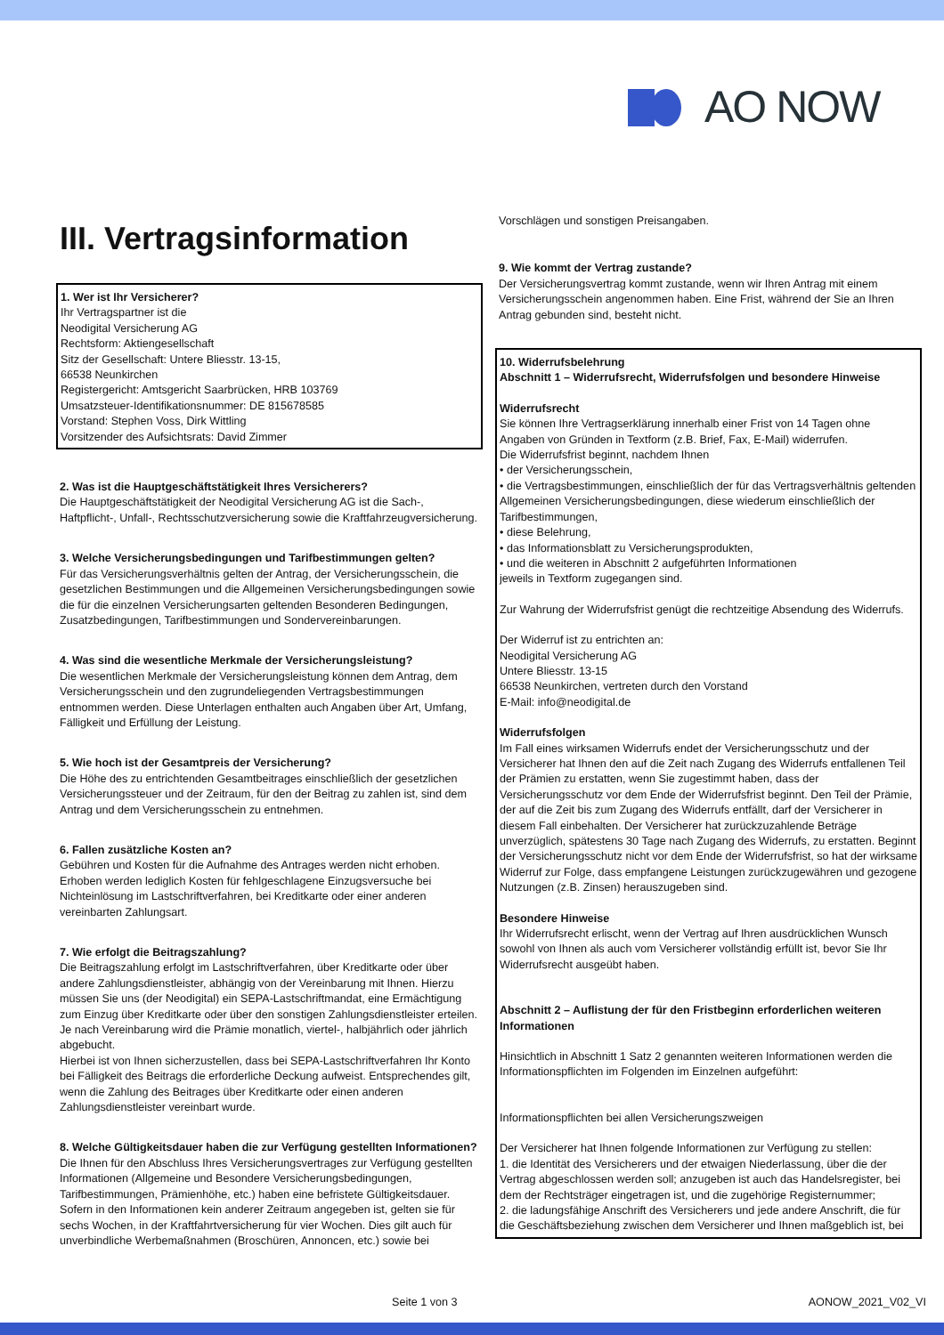AO NOW
III. Vertragsinformation
1. Wer ist Ihr Versicherer?
Ihr Vertragspartner ist die
Neodigital Versicherung AG
Rechtsform: Aktiengesellschaft
Sitz der Gesellschaft: Untere Bliesstr. 13-15,
66538 Neunkirchen
Registergericht: Amtsgericht Saarbrücken, HRB 103769
Umsatzsteuer-Identifikationsnummer: DE 815678585
Vorstand: Stephen Voss, Dirk Wittling
Vorsitzender des Aufsichtsrats: David Zimmer
2. Was ist die Hauptgeschäftstätigkeit Ihres Versicherers?
Die Hauptgeschäftstätigkeit der Neodigital Versicherung AG ist die Sach-, Haftpflicht-, Unfall-, Rechtsschutzversicherung sowie die Kraftfahrzeugversicherung.
3. Welche Versicherungsbedingungen und Tarifbestimmungen gelten?
Für das Versicherungsverhältnis gelten der Antrag, der Versicherungsschein, die gesetzlichen Bestimmungen und die Allgemeinen Versicherungsbedingungen sowie die für die einzelnen Versicherungsarten geltenden Besonderen Bedingungen, Zusatzbedingungen, Tarifbestimmungen und Sondervereinbarungen.
4. Was sind die wesentliche Merkmale der Versicherungsleistung?
Die wesentlichen Merkmale der Versicherungsleistung können dem Antrag, dem Versicherungsschein und den zugrundeliegenden Vertragsbestimmungen entnommen werden. Diese Unterlagen enthalten auch Angaben über Art, Umfang, Fälligkeit und Erfüllung der Leistung.
5. Wie hoch ist der Gesamtpreis der Versicherung?
Die Höhe des zu entrichtenden Gesamtbeitrages einschließlich der gesetzlichen Versicherungssteuer und der Zeitraum, für den der Beitrag zu zahlen ist, sind dem Antrag und dem Versicherungsschein zu entnehmen.
6. Fallen zusätzliche Kosten an?
Gebühren und Kosten für die Aufnahme des Antrages werden nicht erhoben. Erhoben werden lediglich Kosten für fehlgeschlagene Einzugsversuche bei Nichteinlösung im Lastschriftverfahren, bei Kreditkarte oder einer anderen vereinbarten Zahlungsart.
7. Wie erfolgt die Beitragszahlung?
Die Beitragszahlung erfolgt im Lastschriftverfahren, über Kreditkarte oder über andere Zahlungsdienstleister, abhängig von der Vereinbarung mit Ihnen. Hierzu müssen Sie uns (der Neodigital) ein SEPA-Lastschriftmandat, eine Ermächtigung zum Einzug über Kreditkarte oder über den sonstigen Zahlungsdienstleister erteilen. Je nach Vereinbarung wird die Prämie monatlich, viertel-, halbjährlich oder jährlich abgebucht.
Hierbei ist von Ihnen sicherzustellen, dass bei SEPA-Lastschriftverfahren Ihr Konto bei Fälligkeit des Beitrags die erforderliche Deckung aufweist. Entsprechendes gilt, wenn die Zahlung des Beitrages über Kreditkarte oder einen anderen Zahlungsdienstleister vereinbart wurde.
8. Welche Gültigkeitsdauer haben die zur Verfügung gestellten Informationen?
Die Ihnen für den Abschluss Ihres Versicherungsvertrages zur Verfügung gestellten Informationen (Allgemeine und Besondere Versicherungsbedingungen, Tarifbestimmungen, Prämienhöhe, etc.) haben eine befristete Gültigkeitsdauer. Sofern in den Informationen kein anderer Zeitraum angegeben ist, gelten sie für sechs Wochen, in der Kraftfahrtversicherung für vier Wochen. Dies gilt auch für unverbindliche Werbemaßnahmen (Broschüren, Annoncen, etc.) sowie bei
Vorschlägen und sonstigen Preisangaben.
9. Wie kommt der Vertrag zustande?
Der Versicherungsvertrag kommt zustande, wenn wir Ihren Antrag mit einem Versicherungsschein angenommen haben. Eine Frist, während der Sie an Ihren Antrag gebunden sind, besteht nicht.
10. Widerrufsbelehrung
Abschnitt 1 – Widerrufsrecht, Widerrufsfolgen und besondere Hinweise
Widerrufsrecht
Sie können Ihre Vertragserklärung innerhalb einer Frist von 14 Tagen ohne Angaben von Gründen in Textform (z.B. Brief, Fax, E-Mail) widerrufen.
Die Widerrufsfrist beginnt, nachdem Ihnen
• der Versicherungsschein,
• die Vertragsbestimmungen, einschließlich der für das Vertragsverhältnis geltenden Allgemeinen Versicherungsbedingungen, diese wiederum einschließlich der Tarifbestimmungen,
• diese Belehrung,
• das Informationsblatt zu Versicherungsprodukten,
• und die weiteren in Abschnitt 2 aufgeführten Informationen
jeweils in Textform zugegangen sind.
Zur Wahrung der Widerrufsfrist genügt die rechtzeitige Absendung des Widerrufs.
Der Widerruf ist zu entrichten an:
Neodigital Versicherung AG
Untere Bliesstr. 13-15
66538 Neunkirchen, vertreten durch den Vorstand
E-Mail: info@neodigital.de
Widerrufsfolgen
Im Fall eines wirksamen Widerrufs endet der Versicherungsschutz und der Versicherer hat Ihnen den auf die Zeit nach Zugang des Widerrufs entfallenen Teil der Prämien zu erstatten, wenn Sie zugestimmt haben, dass der Versicherungsschutz vor dem Ende der Widerrufsfrist beginnt. Den Teil der Prämie, der auf die Zeit bis zum Zugang des Widerrufs entfällt, darf der Versicherer in diesem Fall einbehalten. Der Versicherer hat zurückzuzahlende Beträge unverzüglich, spätestens 30 Tage nach Zugang des Widerrufs, zu erstatten. Beginnt der Versicherungsschutz nicht vor dem Ende der Widerrufsfrist, so hat der wirksame Widerruf zur Folge, dass empfangene Leistungen zurückzugewähren und gezogene Nutzungen (z.B. Zinsen) herauszugeben sind.
Besondere Hinweise
Ihr Widerrufsrecht erlischt, wenn der Vertrag auf Ihren ausdrücklichen Wunsch sowohl von Ihnen als auch vom Versicherer vollständig erfüllt ist, bevor Sie Ihr Widerrufsrecht ausgeübt haben.
Abschnitt 2 – Auflistung der für den Fristbeginn erforderlichen weiteren Informationen
Hinsichtlich in Abschnitt 1 Satz 2 genannten weiteren Informationen werden die Informationspflichten im Folgenden im Einzelnen aufgeführt:
Informationspflichten bei allen Versicherungszweigen
Der Versicherer hat Ihnen folgende Informationen zur Verfügung zu stellen:
1. die Identität des Versicherers und der etwaigen Niederlassung, über die der Vertrag abgeschlossen werden soll; anzugeben ist auch das Handelsregister, bei dem der Rechtsträger eingetragen ist, und die zugehörige Registernummer;
2. die ladungsfähige Anschrift des Versicherers und jede andere Anschrift, die für die Geschäftsbeziehung zwischen dem Versicherer und Ihnen maßgeblich ist, bei
Seite 1 von 3 AONOW_2021_V02_VI